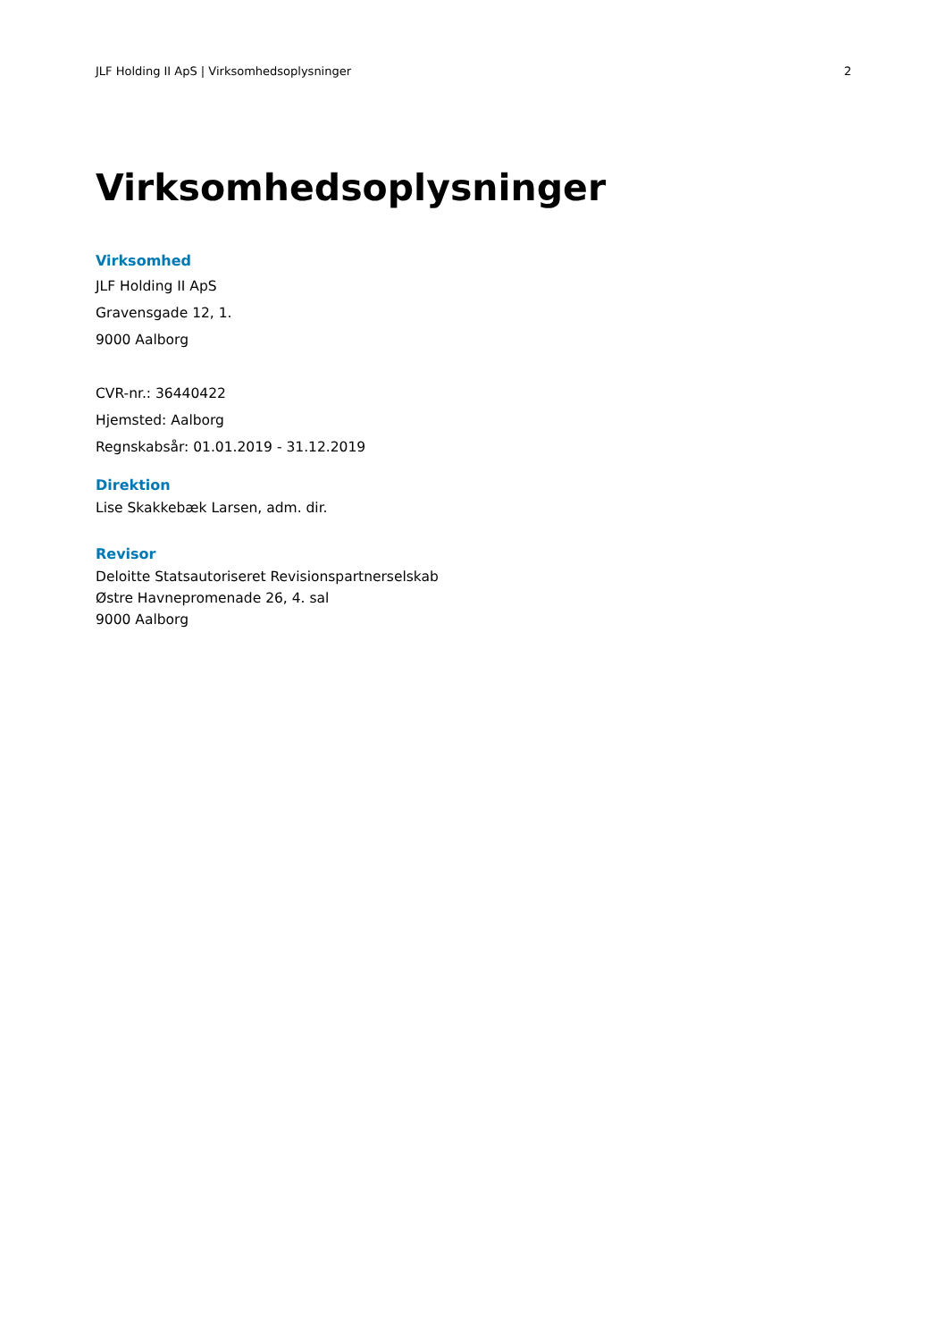JLF Holding II ApS | Virksomhedsoplysninger 2
Virksomhedsoplysninger
Virksomhed
JLF Holding II ApS
Gravensgade 12, 1.
9000 Aalborg
CVR-nr.: 36440422
Hjemsted: Aalborg
Regnskabsår: 01.01.2019 - 31.12.2019
Direktion
Lise Skakkebæk Larsen, adm. dir.
Revisor
Deloitte Statsautoriseret Revisionspartnerselskab
Østre Havnepromenade 26, 4. sal
9000 Aalborg